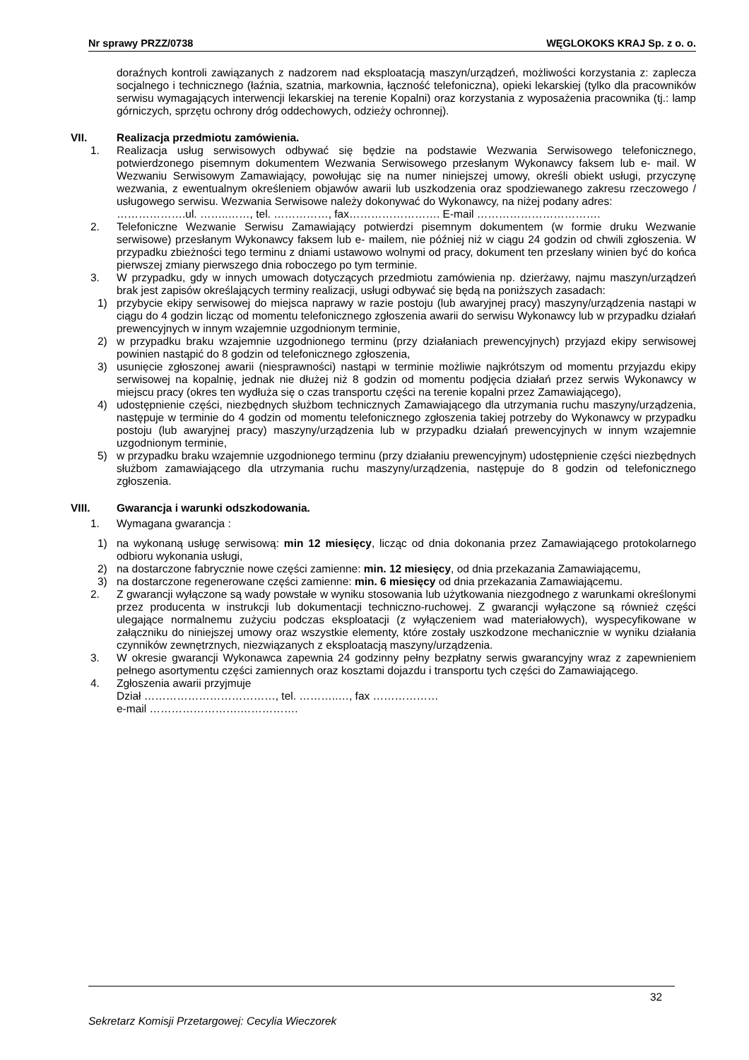Nr sprawy PRZZ/0738 WĘGLOKOKS KRAJ Sp. z o. o.
doraźnych kontroli zawiązanych z nadzorem nad eksploatacją maszyn/urządzeń, możliwości korzystania z: zaplecza socjalnego i technicznego (łaźnia, szatnia, markownia, łączność telefoniczna), opieki lekarskiej (tylko dla pracowników serwisu wymagających interwencji lekarskiej na terenie Kopalni) oraz korzystania z wyposażenia pracownika (tj.: lamp górniczych, sprzętu ochrony dróg oddechowych, odzieży ochronnej).
VII. Realizacja przedmiotu zamówienia.
1. Realizacja usług serwisowych odbywać się będzie na podstawie Wezwania Serwisowego telefonicznego, potwierdzonego pisemnym dokumentem Wezwania Serwisowego przesłanym Wykonawcy faksem lub e- mail. W Wezwaniu Serwisowym Zamawiający, powołując się na numer niniejszej umowy, określi obiekt usługi, przyczynę wezwania, z ewentualnym określeniem objawów awarii lub uszkodzenia oraz spodziewanego zakresu rzeczowego / usługowego serwisu. Wezwania Serwisowe należy dokonywać do Wykonawcy, na niżej podany adres:
……………….ul. ……..……, tel. ……………, fax……………………. E-mail …………………………….
2. Telefoniczne Wezwanie Serwisu Zamawiający potwierdzi pisemnym dokumentem (w formie druku Wezwanie serwisowe) przesłanym Wykonawcy faksem lub e- mailem, nie później niż w ciągu 24 godzin od chwili zgłoszenia. W przypadku zbieżności tego terminu z dniami ustawowo wolnymi od pracy, dokument ten przesłany winien być do końca pierwszej zmiany pierwszego dnia roboczego po tym terminie.
3. W przypadku, gdy w innych umowach dotyczących przedmiotu zamówienia np. dzierżawy, najmu maszyn/urządzeń brak jest zapisów określających terminy realizacji, usługi odbywać się będą na poniższych zasadach:
1) przybycie ekipy serwisowej do miejsca naprawy w razie postoju (lub awaryjnej pracy) maszyny/urządzenia nastąpi w ciągu do 4 godzin licząc od momentu telefonicznego zgłoszenia awarii do serwisu Wykonawcy lub w przypadku działań prewencyjnych w innym wzajemnie uzgodnionym terminie,
2) w przypadku braku wzajemnie uzgodnionego terminu (przy działaniach prewencyjnych) przyjazd ekipy serwisowej powinien nastąpić do 8 godzin od telefonicznego zgłoszenia,
3) usunięcie zgłoszonej awarii (niesprawności) nastąpi w terminie możliwie najkrótszym od momentu przyjazdu ekipy serwisowej na kopalnię, jednak nie dłużej niż 8 godzin od momentu podjęcia działań przez serwis Wykonawcy w miejscu pracy (okres ten wydłuża się o czas transportu części na terenie kopalni przez Zamawiającego),
4) udostępnienie części, niezbędnych służbom technicznych Zamawiającego dla utrzymania ruchu maszyny/urządzenia, następuje w terminie do 4 godzin od momentu telefonicznego zgłoszenia takiej potrzeby do Wykonawcy w przypadku postoju (lub awaryjnej pracy) maszyny/urządzenia lub w przypadku działań prewencyjnych w innym wzajemnie uzgodnionym terminie,
5) w przypadku braku wzajemnie uzgodnionego terminu (przy działaniu prewencyjnym) udostępnienie części niezbędnych służbom zamawiającego dla utrzymania ruchu maszyny/urządzenia, następuje do 8 godzin od telefonicznego zgłoszenia.
VIII. Gwarancja i warunki odszkodowania.
1. Wymagana gwarancja :
1) na wykonaną usługę serwisową: min 12 miesięcy, licząc od dnia dokonania przez Zamawiającego protokolarnego odbioru wykonania usługi,
2) na dostarczone fabrycznie nowe części zamienne: min. 12 miesięcy, od dnia przekazania Zamawiającemu,
3) na dostarczone regenerowane części zamienne: min. 6 miesięcy od dnia przekazania Zamawiającemu.
2. Z gwarancji wyłączone są wady powstałe w wyniku stosowania lub użytkowania niezgodnego z warunkami określonymi przez producenta w instrukcji lub dokumentacji techniczno-ruchowej. Z gwarancji wyłączone są również części ulegające normalnemu zużyciu podczas eksploatacji (z wyłączeniem wad materiałowych), wyspecyfikowane w załączniku do niniejszej umowy oraz wszystkie elementy, które zostały uszkodzone mechanicznie w wyniku działania czynników zewnętrznych, niezwiązanych z eksploatacją maszyny/urządzenia.
3. W okresie gwarancji Wykonawca zapewnia 24 godzinny pełny bezpłatny serwis gwarancyjny wraz z zapewnieniem pełnego asortymentu części zamiennych oraz kosztami dojazdu i transportu tych części do Zamawiającego.
4. Zgłoszenia awarii przyjmuje
Dział ………………………………, tel. ………..…, fax ………………
e-mail …………………….…………….
32
Sekretarz Komisji Przetargowej: Cecylia Wieczorek